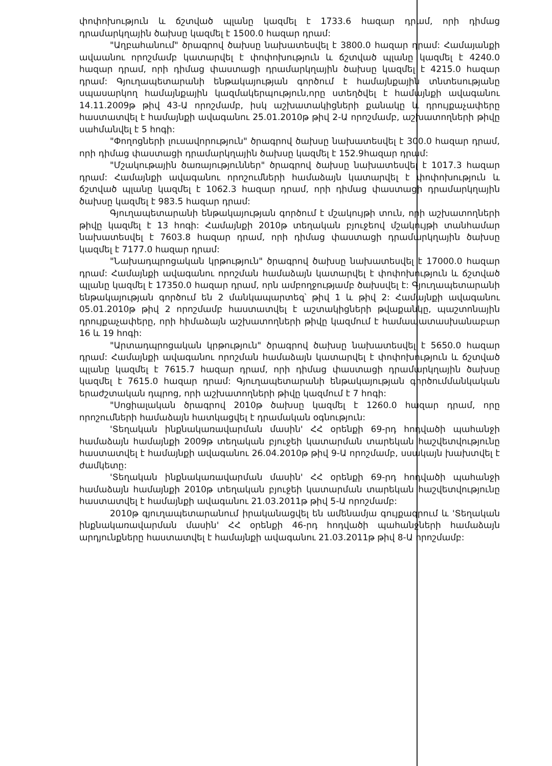փոփոխություն և ճշտված պլանը կազմել է 1733.6 հազար դրամ, որի դիմաց դրամարկղային ծախսը կազմել է 1500.0 հազար դրամ:
"Աղբահանում" ծրագրով ծախսը նախատեսվել է 3800.0 հազար դրամ: Համայանքի ավաանու որոշմամբ կատարվել է փոփոխություն և ճշտված պլանը կազմել է 4240.0 հազար դրամ, որի դիմաց փաստացի դրամարկղային ծախսը կազմել է 4215.0 հազար դրամ: Գյուղապետարանի ենթակայության գործում է համայնքային տնտեսությանը սպասարկող համայնքային կազմակերպություն,որը ստեղծվել է համայնքի ավագանու 14.11.2009թ թիվ 43-Ա որոշմամբ, իսկ աշխատակիցների քանակը և դրույքաչափերը հաստատվել է համայնքի ավագանու 25.01.2010թ թիվ 2-Ա որոշմամբ, աշխատողների թիվը սահմանվել է 5 հոգի:
"Փողոցների լուսավորություն" ծրագրով ծախսը նախատեսվել է 300.0 հազար դրամ, որի դիմաց փաստացի դրամարկղային ծախսը կազմել է 152.9հազար դրամ:
"Մշակութային ծառայություններ" ծրագրով ծախսը նախատեսվել է 1017.3 հազար դրամ: Համայնքի ավագանու որոշումների համաձայն կատարվել է փոփոխություն և ճշտված պլանը կազմել է 1062.3 հազար դրամ, որի դիմաց փաստացի դրամարկղային ծախսը կազմել է 983.5 հազար դրամ:
Գյուղապետարանի ենթակայության գործում է մշակույթի տուն, որի աշխատողների թիվը կազմել է 13 հոգի: Համայնքի 2010թ տեղական բյուջեով մշակույթի տանհամար նախատեսվել է 7603.8 հազար դրամ, որի դիմաց փաստացի դրամարկղային ծախսը կազմել է 7177.0 հազար դրամ:
"Նախադպրոցական կրթություն" ծրագրով ծախսը նախատեսվել է 17000.0 հազար դրամ: Համայնքի ավագանու որոշման համաձայն կատարվել է փոփոխություն և ճշտված պլանը կազմել է 17350.0 հազար դրամ, որն ամբողջությամբ ծախսվել է: Գյուղապետարանի ենթակայության գործում են 2 մանկապարտեզ՝ թիվ 1 և թիվ 2: Համայնքի ավագանու 05.01.2010թ թիվ 2 որոշմամբ հաստատվել է աշտակիցների թվաքանկը, պաշտոնային դրույքաչափերը, որի հիմաձայն աշխատողների թիվը կազմում է համապատասխանաբար 16 և 19 հոգի:
"Արտադպրոցական կրթություն" ծրագրով ծախսը նախատեսվել է 5650.0 հազար դրամ: Համայնքի ավագանու որոշման համաձայն կատարվել է փոփոխություն և ճշտված պլանը կազմել է 7615.7 հազար դրամ, որի դիմաց փաստացի դրամարկղային ծախսը կազմել է 7615.0 հազար դրամ: Գյուղապետարանի ենթակայության գործումմանկական երաժշտական դպրոց, որի աշխատողների թիվը կազմում է 7 հոգի:
"Սոցիալական ծրագրով 2010թ ծախսը կազմել է 1260.0 հազար դրամ, որը որոշումների համաձայն հատկացվել է դրամական օգնություն:
'Տեղական ինքնակառավարման մասին' ՀՀ օրենքի 69-րդ հոդվածի պահանջի համաձայն համայնքի 2009թ տեղական բյուջեի կատարման տարեկան հաշվետվությունը հաստատվել է համայնքի ավագանու 26.04.2010թ թիվ 9-Ա որոշմամբ, սսակայն խախտվել է ժամկետը:
'Տեղական ինքնակառավարման մասին' ՀՀ օրենքի 69-րդ հոդվածի պահանջի համաձայն համայնքի 2010թ տեղական բյուջեի կատարման տարեկան հաշվետվությունը հաստատվել է համայնքի ավագանու 21.03.2011թ թիվ 5-Ա որոշմամբ:
2010թ գյուղապետարանում իրականացվել են ամենամյա գույքագրում և 'Տեղական ինքնակառավարման մասին' ՀՀ օրենքի 46-րդ հոդվածի պահանջների համաձայն արդյունքները հաստատվել է համայնքի ավագանու 21.03.2011թ թիվ 8-Ա որոշմամբ: